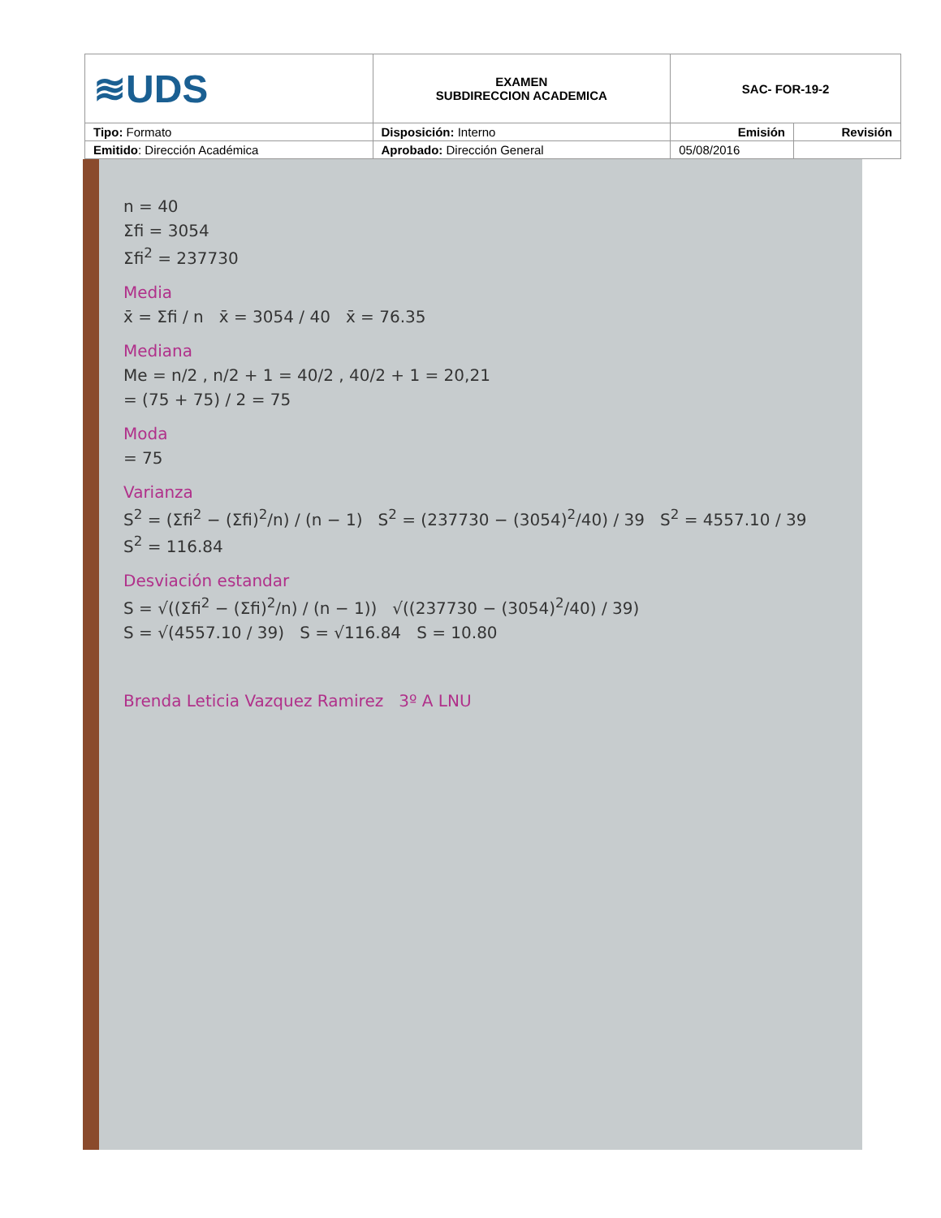| ≋UDS | EXAMEN SUBDIRECCION ACADEMICA | SAC- FOR-19-2 | |
| Tipo: Formato | Disposición: Interno | Emisión | Revisión |
| Emitido : Dirección Académica | Aprobado: Dirección General | 05/08/2016 | |
n = 40
Σfi = 3054
Σfi<sup>2</sup> = 237730
Media
x̄ = Σfi / n x̄ = 3054 / 40 x̄ = 76.35
Mediana
Me = n/2 , n/2 + 1 = 40/2 , 40/2 + 1 = 20,21
= (75 + 75) / 2 = 75
Moda
= 75
Varianza
S<sup>2</sup> = (Σfi<sup>2</sup> − (Σfi)<sup>2</sup>/n) / (n − 1) S<sup>2</sup> = (237730 − (3054)<sup>2</sup>/40) / 39 S<sup>2</sup> = 4557.10 / 39
S<sup>2</sup> = 116.84
Desviación estandar
S = √((Σfi<sup>2</sup> − (Σfi)<sup>2</sup>/n) / (n − 1)) √((237730 − (3054)<sup>2</sup>/40) / 39)
S = √(4557.10 / 39) S = √116.84 S = 10.80
Brenda Leticia Vazquez Ramirez 3º A LNU